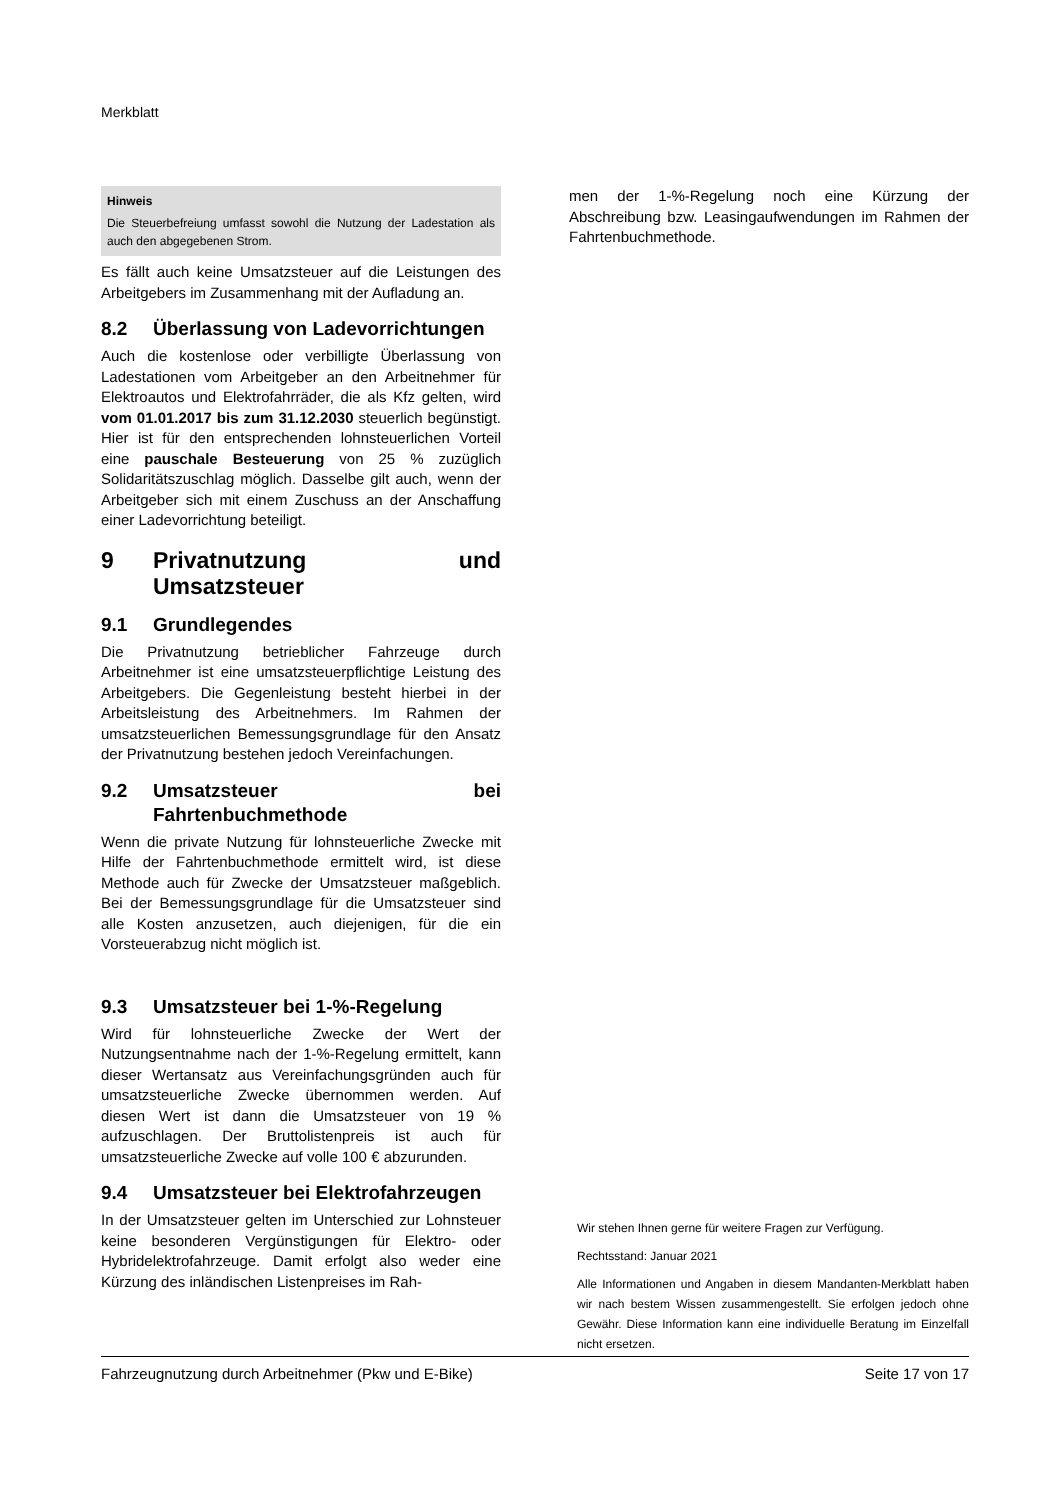Merkblatt
Hinweis
Die Steuerbefreiung umfasst sowohl die Nutzung der Ladestation als auch den abgegebenen Strom.
Es fällt auch keine Umsatzsteuer auf die Leistungen des Arbeitgebers im Zusammenhang mit der Aufladung an.
8.2 Überlassung von Ladevorrichtungen
Auch die kostenlose oder verbilligte Überlassung von Ladestationen vom Arbeitgeber an den Arbeitnehmer für Elektroautos und Elektrofahrräder, die als Kfz gelten, wird vom 01.01.2017 bis zum 31.12.2030 steuerlich begünstigt. Hier ist für den entsprechenden lohnsteuerlichen Vorteil eine pauschale Besteuerung von 25 % zuzüglich Solidaritätszuschlag möglich. Dasselbe gilt auch, wenn der Arbeitgeber sich mit einem Zuschuss an der Anschaffung einer Ladevorrichtung beteiligt.
9 Privatnutzung und Umsatzsteuer
9.1 Grundlegendes
Die Privatnutzung betrieblicher Fahrzeuge durch Arbeitnehmer ist eine umsatzsteuerpflichtige Leistung des Arbeitgebers. Die Gegenleistung besteht hierbei in der Arbeitsleistung des Arbeitnehmers. Im Rahmen der umsatzsteuerlichen Bemessungsgrundlage für den Ansatz der Privatnutzung bestehen jedoch Vereinfachungen.
9.2 Umsatzsteuer bei Fahrtenbuchmethode
Wenn die private Nutzung für lohnsteuerliche Zwecke mit Hilfe der Fahrtenbuchmethode ermittelt wird, ist diese Methode auch für Zwecke der Umsatzsteuer maßgeblich. Bei der Bemessungsgrundlage für die Umsatzsteuer sind alle Kosten anzusetzen, auch diejenigen, für die ein Vorsteuerabzug nicht möglich ist.
9.3 Umsatzsteuer bei 1-%-Regelung
Wird für lohnsteuerliche Zwecke der Wert der Nutzungsentnahme nach der 1-%-Regelung ermittelt, kann dieser Wertansatz aus Vereinfachungsgründen auch für umsatzsteuerliche Zwecke übernommen werden. Auf diesen Wert ist dann die Umsatzsteuer von 19 % aufzuschlagen. Der Bruttolistenpreis ist auch für umsatzsteuerliche Zwecke auf volle 100 € abzurunden.
9.4 Umsatzsteuer bei Elektrofahrzeugen
In der Umsatzsteuer gelten im Unterschied zur Lohnsteuer keine besonderen Vergünstigungen für Elektro- oder Hybridelektrofahrzeuge. Damit erfolgt also weder eine Kürzung des inländischen Listenpreises im Rah-
men der 1-%-Regelung noch eine Kürzung der Abschreibung bzw. Leasingaufwendungen im Rahmen der Fahrtenbuchmethode.
Wir stehen Ihnen gerne für weitere Fragen zur Verfügung.
Rechtsstand: Januar 2021
Alle Informationen und Angaben in diesem Mandanten-Merkblatt haben wir nach bestem Wissen zusammengestellt. Sie erfolgen jedoch ohne Gewähr. Diese Information kann eine individuelle Beratung im Einzelfall nicht ersetzen.
Fahrzeugnutzung durch Arbeitnehmer (Pkw und E-Bike) Seite 17 von 17